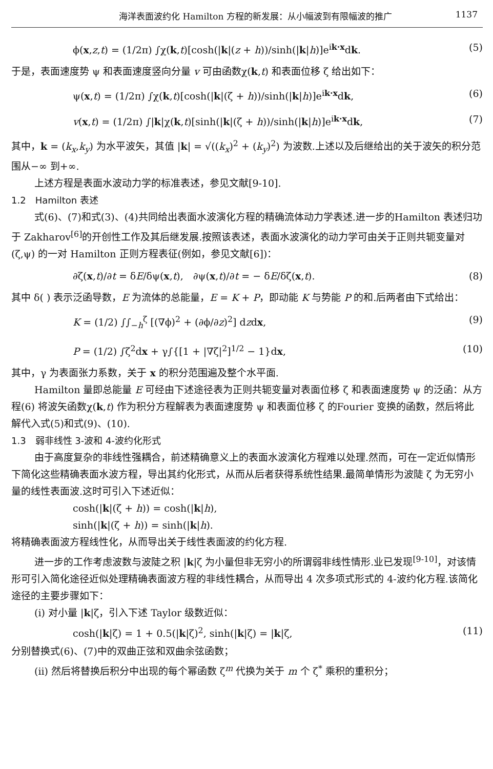海洋表面波约化 Hamilton 方程的新发展：从小幅波到有限幅波的推广 1137
ϕ(x,z,t) = (1/2π) ∫χ(k,t)[cosh(|k|(z + h))/sinh(|k|h)]e<sup>ik·x</sup>dk. (5)
于是，表面速度势 ψ 和表面速度竖向分量 v 可由函数χ(k,t) 和表面位移 ζ 给出如下：
ψ(x,t) = (1/2π) ∫χ(k,t)[cosh(|k|(ζ + h))/sinh(|k|h)]e<sup>ik·x</sup>dk, (6)
v(x,t) = (1/2π) ∫|k|χ(k,t)[sinh(|k|(ζ + h))/sinh(|k|h)]e<sup>ik·x</sup>dk, (7)
其中，k = (k<sub>x</sub>,k<sub>y</sub>) 为水平波矢，其值 |k| = √((k<sub>x</sub>)<sup>2</sup> + (k<sub>y</sub>)<sup>2</sup>) 为波数.上述以及后继给出的关于波矢的积分范围从−∞ 到+∞.
上述方程是表面水波动力学的标准表述，参见文献[9-10].
1.2　Hamilton 表述
式(6)、(7)和式(3)、(4)共同给出表面水波演化方程的精确流体动力学表述.进一步的Hamilton 表述归功于 Zakharov<sup>[6]</sup>的开创性工作及其后继发展.按照该表述，表面水波演化的动力学可由关于正则共轭变量对 (ζ,ψ) 的一对 Hamilton 正则方程表征(例如，参见文献[6])：
∂ζ(x,t)/∂t = δE/δψ(x,t),　∂ψ(x,t)/∂t = − δE/δζ(x,t). (8)
其中 δ( ) 表示泛函导数，E 为流体的总能量，E = K + P，即动能 K 与势能 P 的和.后两者由下式给出：
K = (1/2) ∫∫<sub>−h</sub><sup>ζ</sup> [(∇ϕ)<sup>2</sup> + (∂ϕ/∂z)<sup>2</sup>] dzdx, (9)
P = (1/2) ∫ζ<sup>2</sup>dx + γ∫{[1 + |∇ζ|<sup>2</sup>]<sup>1/2</sup> − 1}dx, (10)
其中，γ 为表面张力系数，关于 x 的积分范围遍及整个水平面.
Hamilton 量即总能量 E 可经由下述途径表为正则共轭变量对表面位移 ζ 和表面速度势 ψ 的泛函：从方程(6) 将波矢函数χ(k,t) 作为积分方程解表为表面速度势 ψ 和表面位移 ζ 的Fourier 变换的函数，然后将此解代入式(5)和式(9)、(10).
1.3　弱非线性 3-波和 4-波约化形式
由于高度复杂的非线性强耦合，前述精确意义上的表面水波演化方程难以处理.然而，可在一定近似情形下简化这些精确表面水波方程，导出其约化形式，从而从后者获得系统性结果.最简单情形为波陡 ζ 为无穷小量的线性表面波.这时可引入下述近似：
cosh(|k|(ζ + h)) = cosh(|k|h),
sinh(|k|(ζ + h)) = sinh(|k|h).
将精确表面波方程线性化，从而导出关于线性表面波的约化方程.
进一步的工作考虑波数与波陡之积 |k|ζ 为小量但非无穷小的所谓弱非线性情形.业已发现<sup>[9-10]</sup>，对该情形可引入简化途径近似处理精确表面波方程的非线性耦合，从而导出 4 次多项式形式的 4-波约化方程.该简化途径的主要步骤如下：
(i) 对小量 |k|ζ，引入下述 Taylor 级数近似：
cosh(|k|ζ) = 1 + 0.5(|k|ζ)<sup>2</sup>, sinh(|k|ζ) = |k|ζ, (11)
分别替换式(6)、(7)中的双曲正弦和双曲余弦函数；
(ii) 然后将替换后积分中出现的每个幂函数 ζ<sup>m</sup> 代换为关于 m 个 ζ<sup>*</sup> 乘积的重积分；